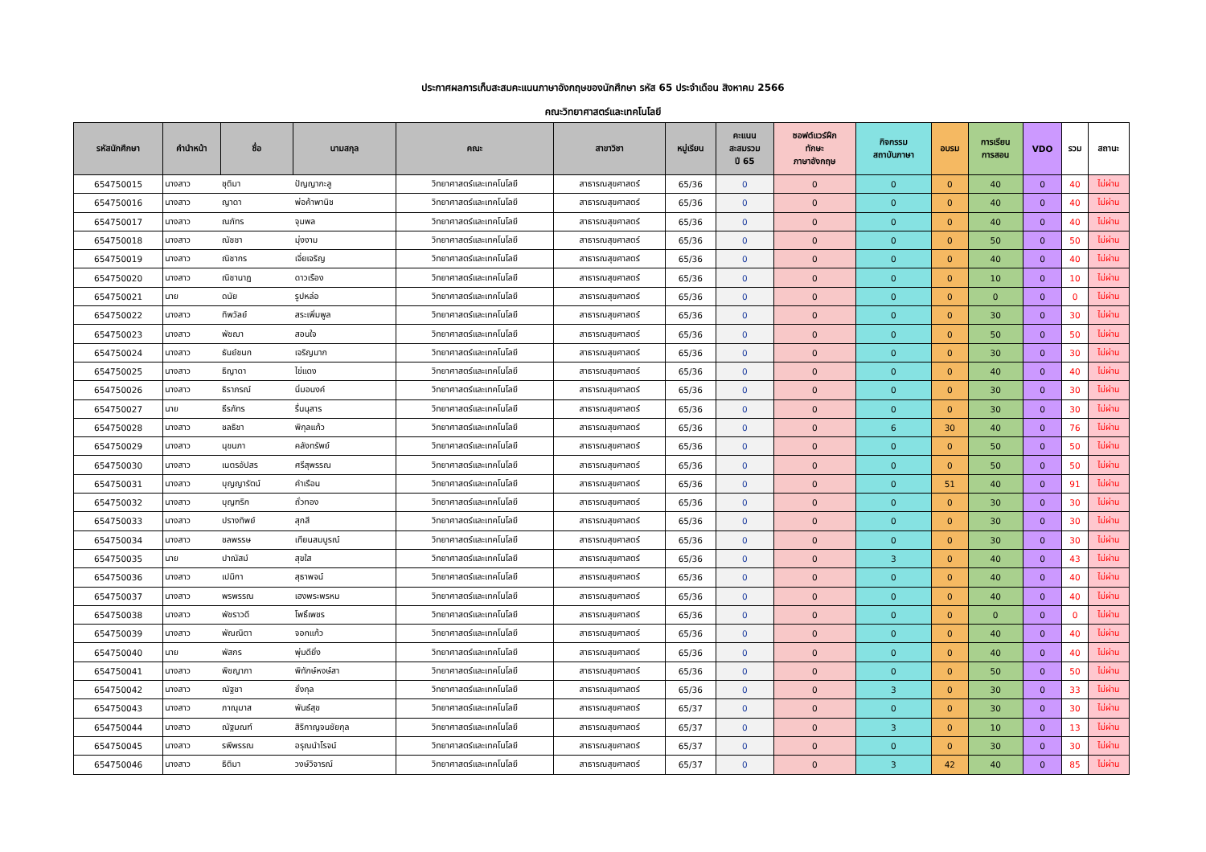ประกาศผลการเก็บสะสมคะแนนภาษาอังกฤษของนักศึกษา รหัส 65 ประจำเดือน สิงหาคม 2566
คณะวิทยาศาสตร์และเทคโนโลยี
| รหัสนักศึกษา | คำนำหน้า | ชื่อ | นามสกุล | คณะ | สาขาวิชา | หมู่เรียน | คะแนน สะสมรวม ปี 65 | ซอฟต์แวร์ฝึก ทักษะ ภาษาอังกฤษ | กิจกรรม สถาบันภาษา | อบรม | การเรียน การสอน | VDO | รวม | สถานะ |
| --- | --- | --- | --- | --- | --- | --- | --- | --- | --- | --- | --- | --- | --- | --- |
| 654750015 | นางสาว | ชุติมา | ปัญญากะลู | วิทยาศาสตร์และเทคโนโลยี | สาธารณสุขศาสตร์ | 65/36 | 0 | 0 | 0 | 0 | 40 | 0 | 40 | ไม่ผ่าน |
| 654750016 | นางสาว | ญาดา | พ่อค้าพานิช | วิทยาศาสตร์และเทคโนโลยี | สาธารณสุขศาสตร์ | 65/36 | 0 | 0 | 0 | 0 | 40 | 0 | 40 | ไม่ผ่าน |
| 654750017 | นางสาว | ณภัทร | จุมพล | วิทยาศาสตร์และเทคโนโลยี | สาธารณสุขศาสตร์ | 65/36 | 0 | 0 | 0 | 0 | 40 | 0 | 40 | ไม่ผ่าน |
| 654750018 | นางสาว | ณัชชา | มุ่งงาม | วิทยาศาสตร์และเทคโนโลยี | สาธารณสุขศาสตร์ | 65/36 | 0 | 0 | 0 | 0 | 50 | 0 | 50 | ไม่ผ่าน |
| 654750019 | นางสาว | ณิชากร | เจี่ยเจริญ | วิทยาศาสตร์และเทคโนโลยี | สาธารณสุขศาสตร์ | 65/36 | 0 | 0 | 0 | 0 | 40 | 0 | 40 | ไม่ผ่าน |
| 654750020 | นางสาว | ณิชานาฎ | ดาวเรือง | วิทยาศาสตร์และเทคโนโลยี | สาธารณสุขศาสตร์ | 65/36 | 0 | 0 | 0 | 0 | 10 | 0 | 10 | ไม่ผ่าน |
| 654750021 | นาย | ดนัย | รูปหล่อ | วิทยาศาสตร์และเทคโนโลยี | สาธารณสุขศาสตร์ | 65/36 | 0 | 0 | 0 | 0 | 0 | 0 | 0 | ไม่ผ่าน |
| 654750022 | นางสาว | ทิพวัลย์ | สระเพิ่มพูล | วิทยาศาสตร์และเทคโนโลยี | สาธารณสุขศาสตร์ | 65/36 | 0 | 0 | 0 | 0 | 30 | 0 | 30 | ไม่ผ่าน |
| 654750023 | นางสาว | พัชฌา | สอนใจ | วิทยาศาสตร์และเทคโนโลยี | สาธารณสุขศาสตร์ | 65/36 | 0 | 0 | 0 | 0 | 50 | 0 | 50 | ไม่ผ่าน |
| 654750024 | นางสาว | ธันย์ชนก | เจริญมาก | วิทยาศาสตร์และเทคโนโลยี | สาธารณสุขศาสตร์ | 65/36 | 0 | 0 | 0 | 0 | 30 | 0 | 30 | ไม่ผ่าน |
| 654750025 | นางสาว | ธิญาดา | ไข่แดง | วิทยาศาสตร์และเทคโนโลยี | สาธารณสุขศาสตร์ | 65/36 | 0 | 0 | 0 | 0 | 40 | 0 | 40 | ไม่ผ่าน |
| 654750026 | นางสาว | ธิราภรณ์ | นิ่มอนงค์ | วิทยาศาสตร์และเทคโนโลยี | สาธารณสุขศาสตร์ | 65/36 | 0 | 0 | 0 | 0 | 30 | 0 | 30 | ไม่ผ่าน |
| 654750027 | นาย | ธีรภัทร | รื่นนุสาร | วิทยาศาสตร์และเทคโนโลยี | สาธารณสุขศาสตร์ | 65/36 | 0 | 0 | 0 | 0 | 30 | 0 | 30 | ไม่ผ่าน |
| 654750028 | นางสาว | ชลธิชา | พิกุลแก้ว | วิทยาศาสตร์และเทคโนโลยี | สาธารณสุขศาสตร์ | 65/36 | 0 | 0 | 6 | 30 | 40 | 0 | 76 | ไม่ผ่าน |
| 654750029 | นางสาว | นุชนภา | คลังทรัพย์ | วิทยาศาสตร์และเทคโนโลยี | สาธารณสุขศาสตร์ | 65/36 | 0 | 0 | 0 | 0 | 50 | 0 | 50 | ไม่ผ่าน |
| 654750030 | นางสาว | เนตรอัปสร | ศรีสุพรรณ | วิทยาศาสตร์และเทคโนโลยี | สาธารณสุขศาสตร์ | 65/36 | 0 | 0 | 0 | 0 | 50 | 0 | 50 | ไม่ผ่าน |
| 654750031 | นางสาว | บุญญารัตน์ | คำเรือน | วิทยาศาสตร์และเทคโนโลยี | สาธารณสุขศาสตร์ | 65/36 | 0 | 0 | 0 | 51 | 40 | 0 | 91 | ไม่ผ่าน |
| 654750032 | นางสาว | บุญฑริก | ถั่วทอง | วิทยาศาสตร์และเทคโนโลยี | สาธารณสุขศาสตร์ | 65/36 | 0 | 0 | 0 | 0 | 30 | 0 | 30 | ไม่ผ่าน |
| 654750033 | นางสาว | ปรางทิพย์ | สุกสี | วิทยาศาสตร์และเทคโนโลยี | สาธารณสุขศาสตร์ | 65/36 | 0 | 0 | 0 | 0 | 30 | 0 | 30 | ไม่ผ่าน |
| 654750034 | นางสาว | ชลพรรษ | เทียนสมบูรณ์ | วิทยาศาสตร์และเทคโนโลยี | สาธารณสุขศาสตร์ | 65/36 | 0 | 0 | 0 | 0 | 30 | 0 | 30 | ไม่ผ่าน |
| 654750035 | นาย | ปาณัสม์ | สุขใส | วิทยาศาสตร์และเทคโนโลยี | สาธารณสุขศาสตร์ | 65/36 | 0 | 0 | 3 | 0 | 40 | 0 | 43 | ไม่ผ่าน |
| 654750036 | นางสาว | เปมิกา | สุธาพจน์ | วิทยาศาสตร์และเทคโนโลยี | สาธารณสุขศาสตร์ | 65/36 | 0 | 0 | 0 | 0 | 40 | 0 | 40 | ไม่ผ่าน |
| 654750037 | นางสาว | พรพรรณ | เฮงพระพรหม | วิทยาศาสตร์และเทคโนโลยี | สาธารณสุขศาสตร์ | 65/36 | 0 | 0 | 0 | 0 | 40 | 0 | 40 | ไม่ผ่าน |
| 654750038 | นางสาว | พัชราวดี | โพธิ์เพชร | วิทยาศาสตร์และเทคโนโลยี | สาธารณสุขศาสตร์ | 65/36 | 0 | 0 | 0 | 0 | 0 | 0 | 0 | ไม่ผ่าน |
| 654750039 | นางสาว | พัณณิตา | จอกแก้ว | วิทยาศาสตร์และเทคโนโลยี | สาธารณสุขศาสตร์ | 65/36 | 0 | 0 | 0 | 0 | 40 | 0 | 40 | ไม่ผ่าน |
| 654750040 | นาย | พัสกร | พุ่มดียิ่ง | วิทยาศาสตร์และเทคโนโลยี | สาธารณสุขศาสตร์ | 65/36 | 0 | 0 | 0 | 0 | 40 | 0 | 40 | ไม่ผ่าน |
| 654750041 | นางสาว | พิชญาภา | พิทักษ์หงษ์สา | วิทยาศาสตร์และเทคโนโลยี | สาธารณสุขศาสตร์ | 65/36 | 0 | 0 | 0 | 0 | 50 | 0 | 50 | ไม่ผ่าน |
| 654750042 | นางสาว | ณัฐชา | ชั่งกุล | วิทยาศาสตร์และเทคโนโลยี | สาธารณสุขศาสตร์ | 65/36 | 0 | 0 | 3 | 0 | 30 | 0 | 33 | ไม่ผ่าน |
| 654750043 | นางสาว | ภาณุมาส | พันธ์สุข | วิทยาศาสตร์และเทคโนโลยี | สาธารณสุขศาสตร์ | 65/37 | 0 | 0 | 0 | 0 | 30 | 0 | 30 | ไม่ผ่าน |
| 654750044 | นางสาว | ณัฐมณฑ์ | สิริกาญจนชัยกุล | วิทยาศาสตร์และเทคโนโลยี | สาธารณสุขศาสตร์ | 65/37 | 0 | 0 | 3 | 0 | 10 | 0 | 13 | ไม่ผ่าน |
| 654750045 | นางสาว | รพีพรรณ | อรุณนำโรจน์ | วิทยาศาสตร์และเทคโนโลยี | สาธารณสุขศาสตร์ | 65/37 | 0 | 0 | 0 | 0 | 30 | 0 | 30 | ไม่ผ่าน |
| 654750046 | นางสาว | ธิติมา | วงษ์วิจารณ์ | วิทยาศาสตร์และเทคโนโลยี | สาธารณสุขศาสตร์ | 65/37 | 0 | 0 | 3 | 42 | 40 | 0 | 85 | ไม่ผ่าน |